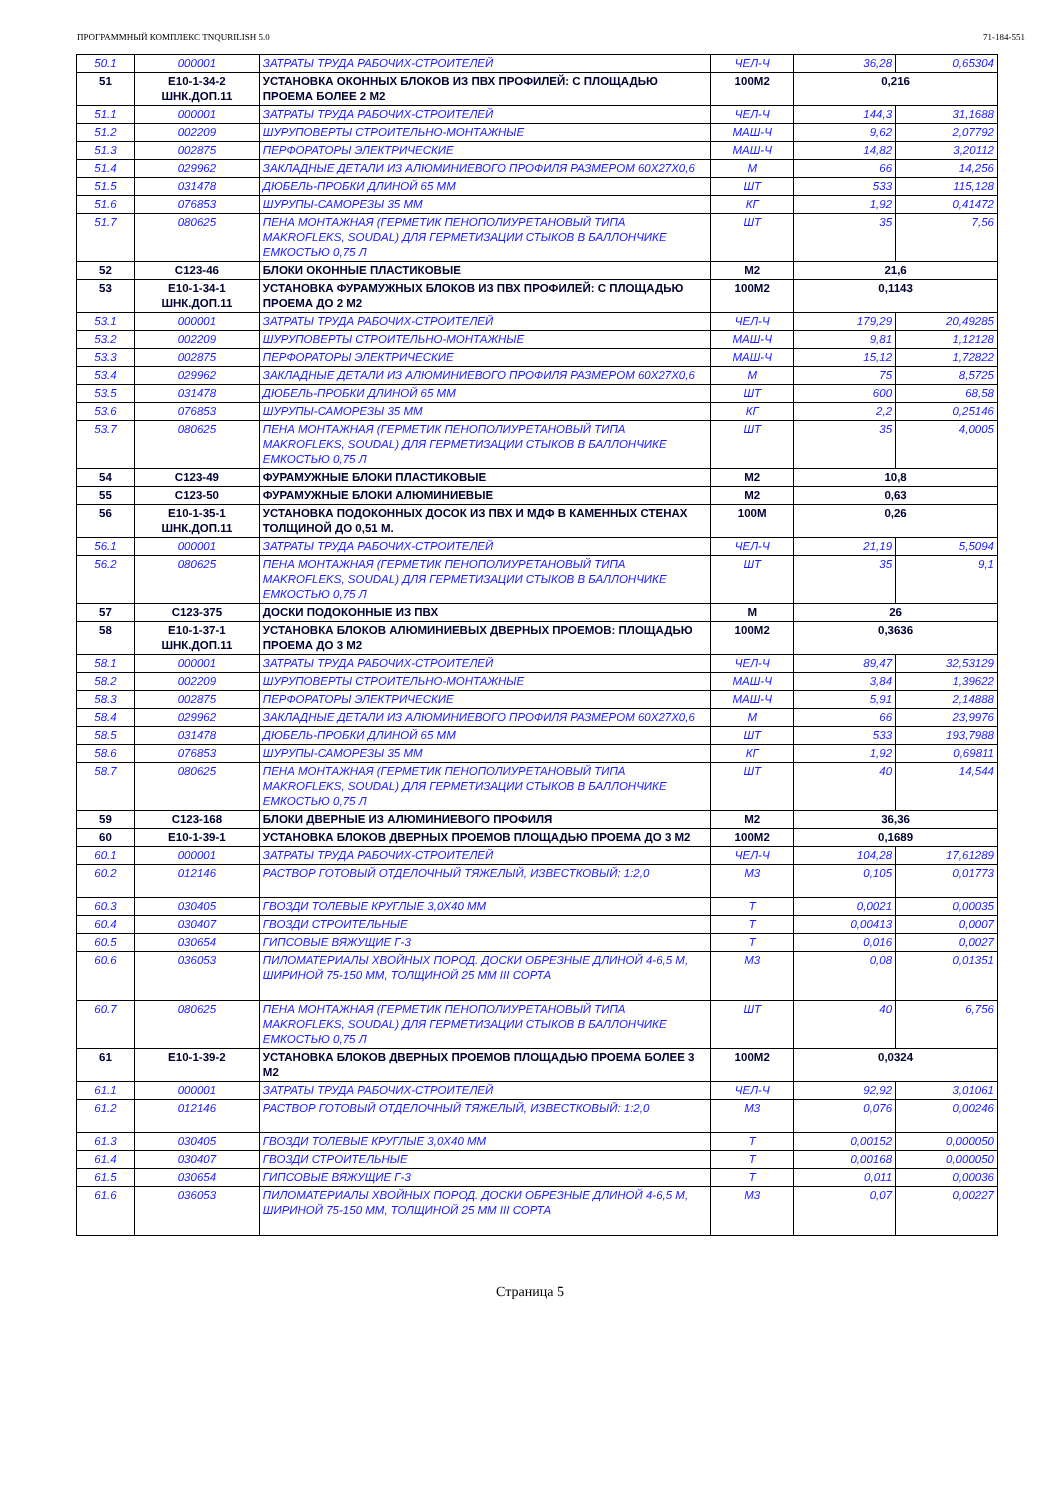ПРОГРАММНЫЙ КОМПЛЕКС TNQURILISH 5.0 71-184-551
| 50.1 | 000001 | ЗАТРАТЫ ТРУДА РАБОЧИХ-СТРОИТЕЛЕЙ | ЧЕЛ-Ч | 36,28 | 0,65304 |
| 51 | Е10-1-34-2 ШНК.ДОП.11 | УСТАНОВКА ОКОННЫХ БЛОКОВ ИЗ ПВХ ПРОФИЛЕЙ: С ПЛОЩАДЬЮ ПРОЕМА БОЛЕЕ 2 М2 | 100М2 | 0,216 | |
| 51.1 | 000001 | ЗАТРАТЫ ТРУДА РАБОЧИХ-СТРОИТЕЛЕЙ | ЧЕЛ-Ч | 144,3 | 31,1688 |
| 51.2 | 002209 | ШУРУПОВЕРТЫ СТРОИТЕЛЬНО-МОНТАЖНЫЕ | МАШ-Ч | 9,62 | 2,07792 |
| 51.3 | 002875 | ПЕРФОРАТОРЫ ЭЛЕКТРИЧЕСКИЕ | МАШ-Ч | 14,82 | 3,20112 |
| 51.4 | 029962 | ЗАКЛАДНЫЕ ДЕТАЛИ ИЗ АЛЮМИНИЕВОГО ПРОФИЛЯ РАЗМЕРОМ 60Х27Х0,6 | М | 66 | 14,256 |
| 51.5 | 031478 | ДЮБЕЛЬ-ПРОБКИ ДЛИНОЙ 65 ММ | ШТ | 533 | 115,128 |
| 51.6 | 076853 | ШУРУПЫ-САМОРЕЗЫ 35 ММ | КГ | 1,92 | 0,41472 |
| 51.7 | 080625 | ПЕНА МОНТАЖНАЯ (ГЕРМЕТИК ПЕНОПОЛИУРЕТАНОВЫЙ ТИПА MAKROFLEKS, SOUDAL) ДЛЯ ГЕРМЕТИЗАЦИИ СТЫКОВ В БАЛЛОНЧИКЕ ЕМКОСТЬЮ 0,75 Л | ШТ | 35 | 7,56 |
| 52 | С123-46 | БЛОКИ ОКОННЫЕ ПЛАСТИКОВЫЕ | М2 | 21,6 | |
| 53 | Е10-1-34-1 ШНК.ДОП.11 | УСТАНОВКА ФУРАМУЖНЫХ БЛОКОВ ИЗ ПВХ ПРОФИЛЕЙ: С ПЛОЩАДЬЮ ПРОЕМА ДО 2 М2 | 100М2 | 0,1143 | |
| 53.1 | 000001 | ЗАТРАТЫ ТРУДА РАБОЧИХ-СТРОИТЕЛЕЙ | ЧЕЛ-Ч | 179,29 | 20,49285 |
| 53.2 | 002209 | ШУРУПОВЕРТЫ СТРОИТЕЛЬНО-МОНТАЖНЫЕ | МАШ-Ч | 9,81 | 1,12128 |
| 53.3 | 002875 | ПЕРФОРАТОРЫ ЭЛЕКТРИЧЕСКИЕ | МАШ-Ч | 15,12 | 1,72822 |
| 53.4 | 029962 | ЗАКЛАДНЫЕ ДЕТАЛИ ИЗ АЛЮМИНИЕВОГО ПРОФИЛЯ РАЗМЕРОМ 60Х27Х0,6 | М | 75 | 8,5725 |
| 53.5 | 031478 | ДЮБЕЛЬ-ПРОБКИ ДЛИНОЙ 65 ММ | ШТ | 600 | 68,58 |
| 53.6 | 076853 | ШУРУПЫ-САМОРЕЗЫ 35 ММ | КГ | 2,2 | 0,25146 |
| 53.7 | 080625 | ПЕНА МОНТАЖНАЯ (ГЕРМЕТИК ПЕНОПОЛИУРЕТАНОВЫЙ ТИПА MAKROFLEKS, SOUDAL) ДЛЯ ГЕРМЕТИЗАЦИИ СТЫКОВ В БАЛЛОНЧИКЕ ЕМКОСТЬЮ 0,75 Л | ШТ | 35 | 4,0005 |
| 54 | С123-49 | ФУРАМУЖНЫЕ БЛОКИ ПЛАСТИКОВЫЕ | М2 | 10,8 | |
| 55 | С123-50 | ФУРАМУЖНЫЕ БЛОКИ АЛЮМИНИЕВЫЕ | М2 | 0,63 | |
| 56 | Е10-1-35-1 ШНК.ДОП.11 | УСТАНОВКА ПОДОКОННЫХ ДОСОК ИЗ ПВХ И МДФ В КАМЕННЫХ СТЕНАХ ТОЛЩИНОЙ ДО 0,51 М. | 100М | 0,26 | |
| 56.1 | 000001 | ЗАТРАТЫ ТРУДА РАБОЧИХ-СТРОИТЕЛЕЙ | ЧЕЛ-Ч | 21,19 | 5,5094 |
| 56.2 | 080625 | ПЕНА МОНТАЖНАЯ (ГЕРМЕТИК ПЕНОПОЛИУРЕТАНОВЫЙ ТИПА MAKROFLEKS, SOUDAL) ДЛЯ ГЕРМЕТИЗАЦИИ СТЫКОВ В БАЛЛОНЧИКЕ ЕМКОСТЬЮ 0,75 Л | ШТ | 35 | 9,1 |
| 57 | С123-375 | ДОСКИ ПОДОКОННЫЕ ИЗ ПВХ | М | 26 | |
| 58 | Е10-1-37-1 ШНК.ДОП.11 | УСТАНОВКА БЛОКОВ АЛЮМИНИЕВЫХ ДВЕРНЫХ ПРОЕМОВ: ПЛОЩАДЬЮ ПРОЕМА ДО 3 М2 | 100М2 | 0,3636 | |
| 58.1 | 000001 | ЗАТРАТЫ ТРУДА РАБОЧИХ-СТРОИТЕЛЕЙ | ЧЕЛ-Ч | 89,47 | 32,53129 |
| 58.2 | 002209 | ШУРУПОВЕРТЫ СТРОИТЕЛЬНО-МОНТАЖНЫЕ | МАШ-Ч | 3,84 | 1,39622 |
| 58.3 | 002875 | ПЕРФОРАТОРЫ ЭЛЕКТРИЧЕСКИЕ | МАШ-Ч | 5,91 | 2,14888 |
| 58.4 | 029962 | ЗАКЛАДНЫЕ ДЕТАЛИ ИЗ АЛЮМИНИЕВОГО ПРОФИЛЯ РАЗМЕРОМ 60Х27Х0,6 | М | 66 | 23,9976 |
| 58.5 | 031478 | ДЮБЕЛЬ-ПРОБКИ ДЛИНОЙ 65 ММ | ШТ | 533 | 193,7988 |
| 58.6 | 076853 | ШУРУПЫ-САМОРЕЗЫ 35 ММ | КГ | 1,92 | 0,69811 |
| 58.7 | 080625 | ПЕНА МОНТАЖНАЯ (ГЕРМЕТИК ПЕНОПОЛИУРЕТАНОВЫЙ ТИПА MAKROFLEKS, SOUDAL) ДЛЯ ГЕРМЕТИЗАЦИИ СТЫКОВ В БАЛЛОНЧИКЕ ЕМКОСТЬЮ 0,75 Л | ШТ | 40 | 14,544 |
| 59 | С123-168 | БЛОКИ ДВЕРНЫЕ ИЗ АЛЮМИНИЕВОГО ПРОФИЛЯ | М2 | 36,36 | |
| 60 | Е10-1-39-1 | УСТАНОВКА БЛОКОВ ДВЕРНЫХ ПРОЕМОВ ПЛОЩАДЬЮ ПРОЕМА ДО 3 М2 | 100М2 | 0,1689 | |
| 60.1 | 000001 | ЗАТРАТЫ ТРУДА РАБОЧИХ-СТРОИТЕЛЕЙ | ЧЕЛ-Ч | 104,28 | 17,61289 |
| 60.2 | 012146 | РАСТВОР ГОТОВЫЙ ОТДЕЛОЧНЫЙ ТЯЖЕЛЫЙ, ИЗВЕСТКОВЫЙ: 1:2,0 | М3 | 0,105 | 0,01773 |
| 60.3 | 030405 | ГВОЗДИ ТОЛЕВЫЕ КРУГЛЫЕ 3,0Х40 ММ | Т | 0,0021 | 0,00035 |
| 60.4 | 030407 | ГВОЗДИ СТРОИТЕЛЬНЫЕ | Т | 0,00413 | 0,0007 |
| 60.5 | 030654 | ГИПСОВЫЕ ВЯЖУЩИЕ Г-3 | Т | 0,016 | 0,0027 |
| 60.6 | 036053 | ПИЛОМАТЕРИАЛЫ ХВОЙНЫХ ПОРОД. ДОСКИ ОБРЕЗНЫЕ ДЛИНОЙ 4-6,5 М, ШИРИНОЙ 75-150 ММ, ТОЛЩИНОЙ 25 ММ III СОРТА | М3 | 0,08 | 0,01351 |
| 60.7 | 080625 | ПЕНА МОНТАЖНАЯ (ГЕРМЕТИК ПЕНОПОЛИУРЕТАНОВЫЙ ТИПА MAKROFLEKS, SOUDAL) ДЛЯ ГЕРМЕТИЗАЦИИ СТЫКОВ В БАЛЛОНЧИКЕ ЕМКОСТЬЮ 0,75 Л | ШТ | 40 | 6,756 |
| 61 | Е10-1-39-2 | УСТАНОВКА БЛОКОВ ДВЕРНЫХ ПРОЕМОВ ПЛОЩАДЬЮ ПРОЕМА БОЛЕЕ 3 М2 | 100М2 | 0,0324 | |
| 61.1 | 000001 | ЗАТРАТЫ ТРУДА РАБОЧИХ-СТРОИТЕЛЕЙ | ЧЕЛ-Ч | 92,92 | 3,01061 |
| 61.2 | 012146 | РАСТВОР ГОТОВЫЙ ОТДЕЛОЧНЫЙ ТЯЖЕЛЫЙ, ИЗВЕСТКОВЫЙ: 1:2,0 | М3 | 0,076 | 0,00246 |
| 61.3 | 030405 | ГВОЗДИ ТОЛЕВЫЕ КРУГЛЫЕ 3,0Х40 ММ | Т | 0,00152 | 0,000050 |
| 61.4 | 030407 | ГВОЗДИ СТРОИТЕЛЬНЫЕ | Т | 0,00168 | 0,000050 |
| 61.5 | 030654 | ГИПСОВЫЕ ВЯЖУЩИЕ Г-3 | Т | 0,011 | 0,00036 |
| 61.6 | 036053 | ПИЛОМАТЕРИАЛЫ ХВОЙНЫХ ПОРОД. ДОСКИ ОБРЕЗНЫЕ ДЛИНОЙ 4-6,5 М, ШИРИНОЙ 75-150 ММ, ТОЛЩИНОЙ 25 ММ III СОРТА | М3 | 0,07 | 0,00227 |
Страница 5